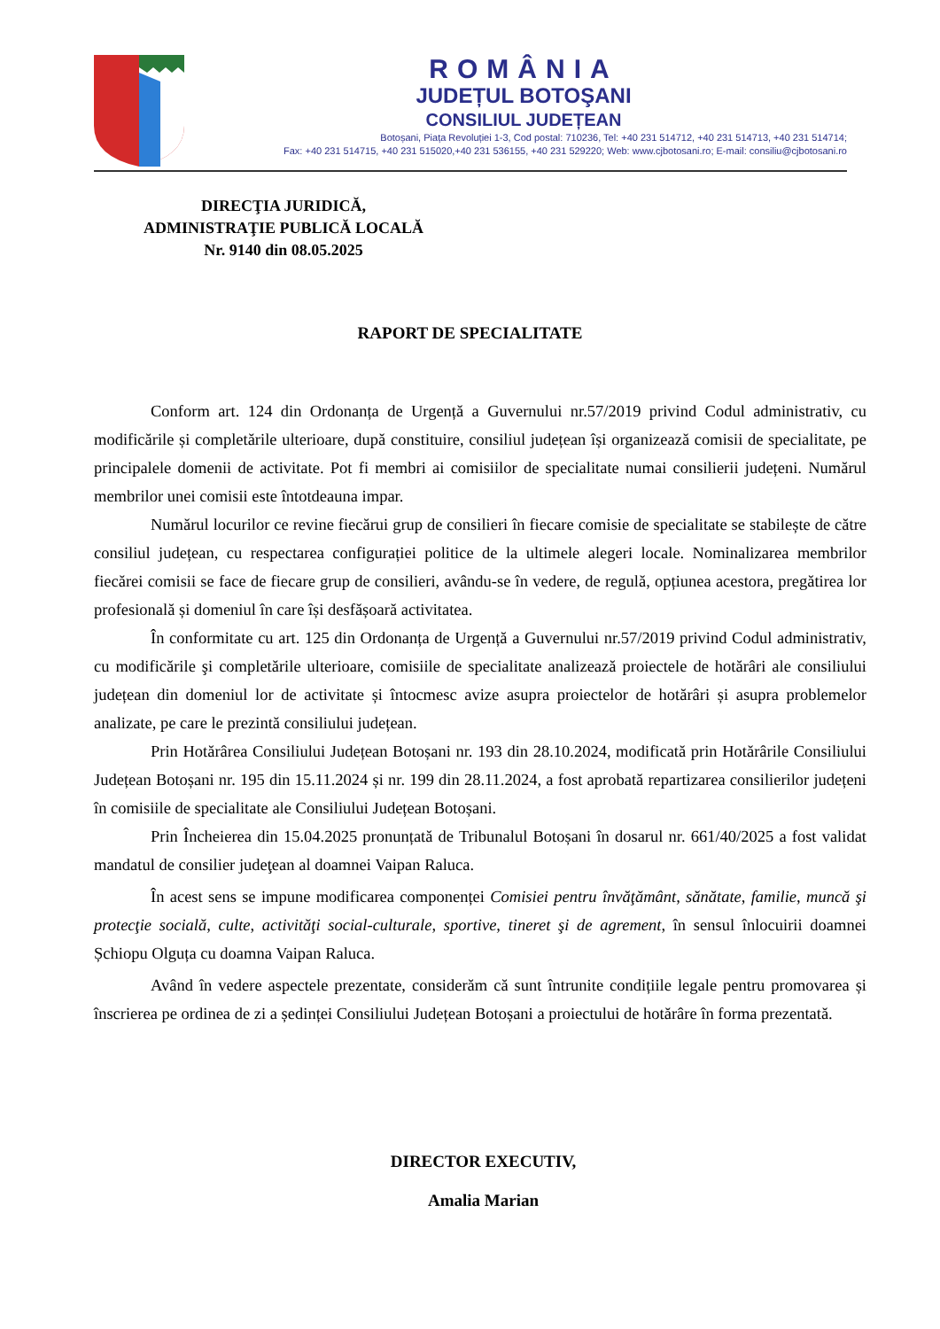ROMÂNIA
JUDEȚUL BOTOŞANI
CONSILIUL JUDEȚEAN
Botoșani, Piața Revoluției 1-3, Cod postal: 710236, Tel: +40 231 514712, +40 231 514713, +40 231 514714;
Fax: +40 231 514715, +40 231 515020,+40 231 536155, +40 231 529220; Web: www.cjbotosani.ro; E-mail: consiliu@cjbotosani.ro
DIRECŢIA JURIDICĂ,
ADMINISTRAŢIE PUBLICĂ LOCALĂ
Nr. 9140 din 08.05.2025
RAPORT DE SPECIALITATE
Conform art. 124 din Ordonanța de Urgență a Guvernului nr.57/2019 privind Codul administrativ, cu modificările și completările ulterioare, după constituire, consiliul județean își organizează comisii de specialitate, pe principalele domenii de activitate. Pot fi membri ai comisiilor de specialitate numai consilierii județeni. Numărul membrilor unei comisii este întotdeauna impar.
Numărul locurilor ce revine fiecărui grup de consilieri în fiecare comisie de specialitate se stabilește de către consiliul județean, cu respectarea configurației politice de la ultimele alegeri locale. Nominalizarea membrilor fiecărei comisii se face de fiecare grup de consilieri, avându-se în vedere, de regulă, opțiunea acestora, pregătirea lor profesională și domeniul în care își desfășoară activitatea.
În conformitate cu art. 125 din Ordonanța de Urgență a Guvernului nr.57/2019 privind Codul administrativ, cu modificările şi completările ulterioare, comisiile de specialitate analizează proiectele de hotărâri ale consiliului județean din domeniul lor de activitate și întocmesc avize asupra proiectelor de hotărâri și asupra problemelor analizate, pe care le prezintă consiliului județean.
Prin Hotărârea Consiliului Județean Botoșani nr. 193 din 28.10.2024, modificată prin Hotărârile Consiliului Județean Botoșani nr. 195 din 15.11.2024 și nr. 199 din 28.11.2024, a fost aprobată repartizarea consilierilor județeni în comisiile de specialitate ale Consiliului Județean Botoșani.
Prin Încheierea din 15.04.2025 pronunțată de Tribunalul Botoșani în dosarul nr. 661/40/2025 a fost validat mandatul de consilier judeţean al doamnei Vaipan Raluca.
În acest sens se impune modificarea componenței Comisiei pentru învăţământ, sănătate, familie, muncă şi protecţie socială, culte, activităţi social-culturale, sportive, tineret şi de agrement, în sensul înlocuirii doamnei Șchiopu Olguța cu doamna Vaipan Raluca.
Având în vedere aspectele prezentate, considerăm că sunt întrunite condițiile legale pentru promovarea și înscrierea pe ordinea de zi a ședinței Consiliului Județean Botoșani a proiectului de hotărâre în forma prezentată.
DIRECTOR EXECUTIV,
Amalia Marian